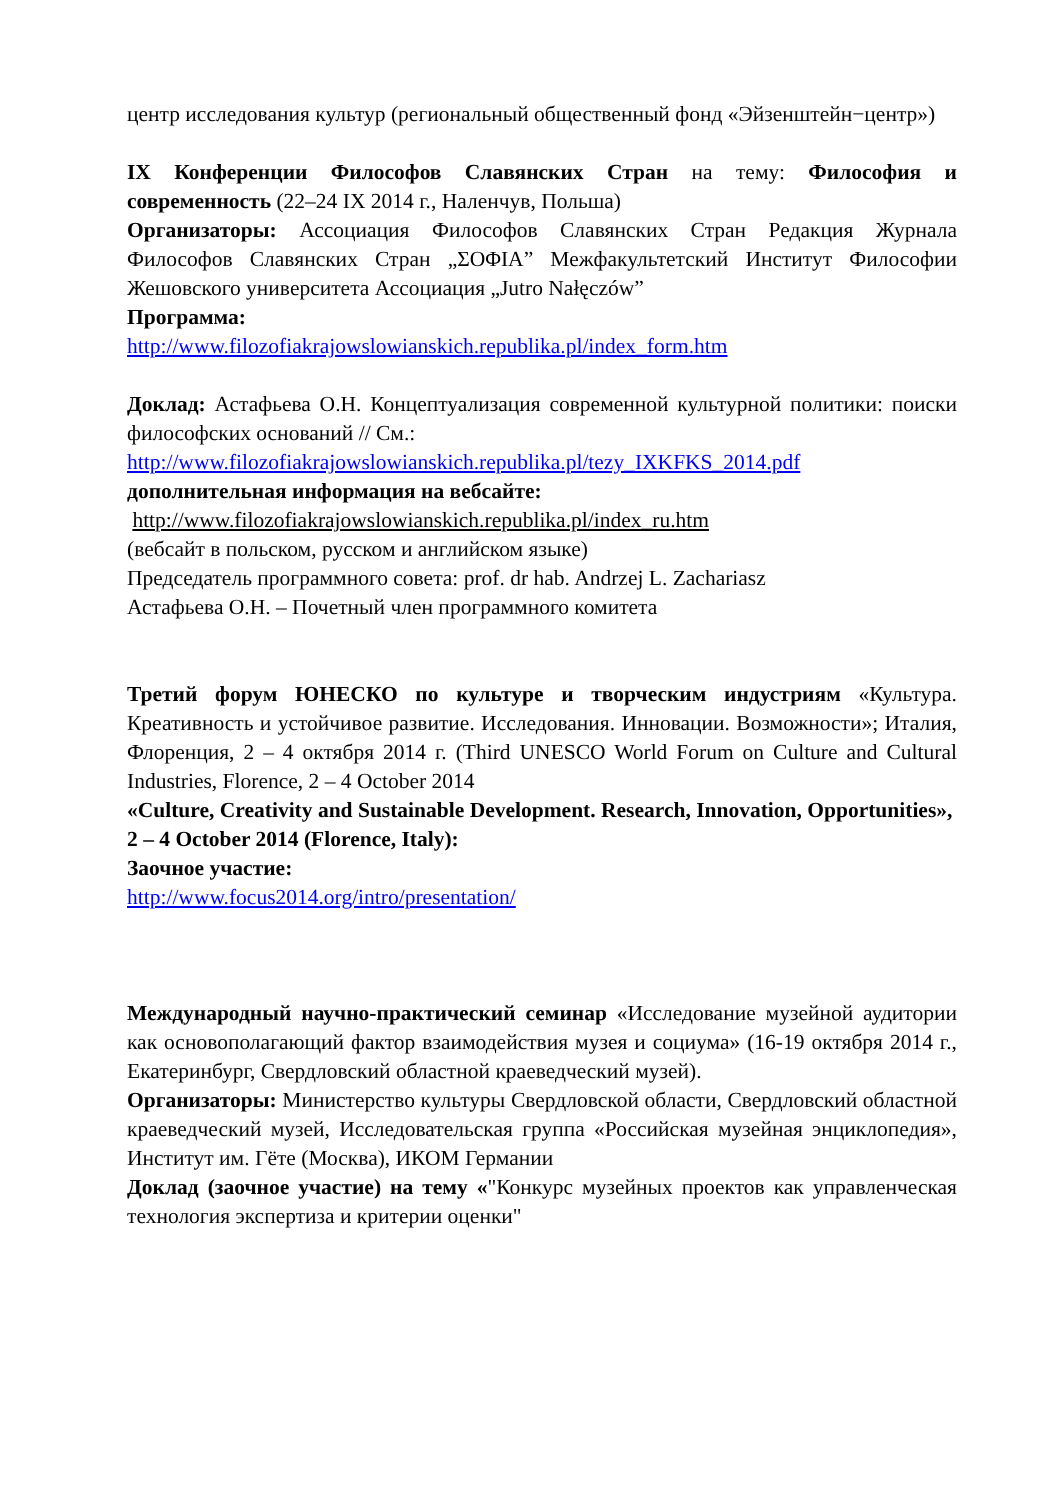центр исследования культур (региональный общественный фонд «Эйзенштейн−центр»)
IX Конференции Философов Славянских Стран на тему: Философия и современность (22–24 IX 2014 г., Наленчув, Польша)
Организаторы: Ассоциация Философов Славянских Стран Редакция Журнала Философов Славянских Стран „ΣΟΦΙΑ” Межфакультетский Институт Философии Жешовского университета Ассоциация „Jutro Nałęczów”
Программа:
http://www.filozofiakrajowslowianskich.republika.pl/index_form.htm
Доклад: Астафьева О.Н. Концептуализация современной культурной политики: поиски философских оснований // См.:
http://www.filozofiakrajowslowianskich.republika.pl/tezy_IXKFKS_2014.pdf
дополнительная информация на вебсайте:
http://www.filozofiakrajowslowianskich.republika.pl/index_ru.htm
(вебсайт в польском, русском и английском языке)
Председатель программного совета: prof. dr hab. Andrzej L. Zachariasz
Астафьева О.Н. – Почетный член программного комитета
Третий форум ЮНЕСКО по культуре и творческим индустриям «Культура. Креативность и устойчивое развитие. Исследования. Инновации. Возможности»; Италия, Флоренция, 2 – 4 октября 2014 г. (Third UNESCO World Forum on Culture and Cultural Industries, Florence, 2 – 4 October 2014
«Culture, Creativity and Sustainable Development. Research, Innovation, Opportunities», 2 – 4 October 2014 (Florence, Italy):
Заочное участие:
http://www.focus2014.org/intro/presentation/
Международный научно-практический семинар «Исследование музейной аудитории как основополагающий фактор взаимодействия музея и социума» (16-19 октября 2014 г., Екатеринбург, Свердловский областной краеведческий музей).
Организаторы: Министерство культуры Свердловской области, Свердловский областной краеведческий музей, Исследовательская группа «Российская музейная энциклопедия», Институт им. Гёте (Москва), ИКОМ Германии
Доклад (заочное участие) на тему «"Конкурс музейных проектов как управленческая технология экспертиза и критерии оценки"